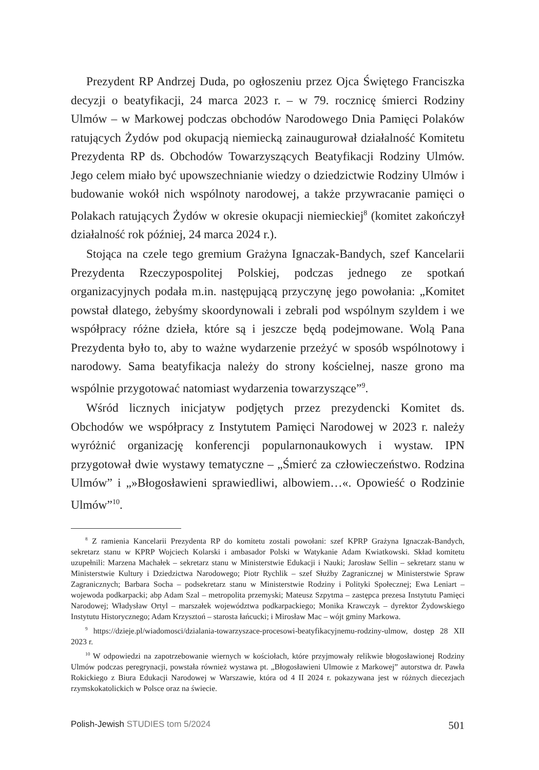Prezydent RP Andrzej Duda, po ogłoszeniu przez Ojca Świętego Franciszka decyzji o beatyfikacji, 24 marca 2023 r. – w 79. rocznicę śmierci Rodziny Ulmów – w Markowej podczas obchodów Narodowego Dnia Pamięci Polaków ratujących Żydów pod okupacją niemiecką zainaugurował działalność Komitetu Prezydenta RP ds. Obchodów Towarzyszących Beatyfikacji Rodziny Ulmów. Jego celem miało być upowszechnianie wiedzy o dziedzictwie Rodziny Ulmów i budowanie wokół nich wspólnoty narodowej, a także przywracanie pamięci o Polakach ratujących Żydów w okresie okupacji niemieckiej<sup>8</sup> (komitet zakończył działalność rok później, 24 marca 2024 r.).
Stojąca na czele tego gremium Grażyna Ignaczak-Bandych, szef Kancelarii Prezydenta Rzeczypospolitej Polskiej, podczas jednego ze spotkań organizacyjnych podała m.in. następującą przyczynę jego powołania: „Komitet powstał dlatego, żebyśmy skoordynowali i zebrali pod wspólnym szyldem i we współpracy różne dzieła, które są i jeszcze będą podejmowane. Wolą Pana Prezydenta było to, aby to ważne wydarzenie przeżyć w sposób wspólnotowy i narodowy. Sama beatyfikacja należy do strony kościelnej, nasze grono ma wspólnie przygotować natomiast wydarzenia towarzyszące”<sup>9</sup>.
Wśród licznych inicjatyw podjętych przez prezydencki Komitet ds. Obchodów we współpracy z Instytutem Pamięci Narodowej w 2023 r. należy wyróżnić organizację konferencji popularnonaukowych i wystaw. IPN przygotował dwie wystawy tematyczne – „Śmierć za człowieczeństwo. Rodzina Ulmów” i „»Błogosławieni sprawiedliwi, albowiem…«. Opowieść o Rodzinie Ulmów”<sup>10</sup>.
<sup>8</sup> Z ramienia Kancelarii Prezydenta RP do komitetu zostali powołani: szef KPRP Grażyna Ignaczak-Bandych, sekretarz stanu w KPRP Wojciech Kolarski i ambasador Polski w Watykanie Adam Kwiatkowski. Skład komitetu uzupełnili: Marzena Machałek – sekretarz stanu w Ministerstwie Edukacji i Nauki; Jarosław Sellin – sekretarz stanu w Ministerstwie Kultury i Dziedzictwa Narodowego; Piotr Rychlik – szef Służby Zagranicznej w Ministerstwie Spraw Zagranicznych; Barbara Socha – podsekretarz stanu w Ministerstwie Rodziny i Polityki Społecznej; Ewa Leniart – wojewoda podkarpacki; abp Adam Szal – metropolita przemyski; Mateusz Szpytma – zastępca prezesa Instytutu Pamięci Narodowej; Władysław Ortyl – marszałek województwa podkarpackiego; Monika Krawczyk – dyrektor Żydowskiego Instytutu Historycznego; Adam Krzysztoń – starosta łańcucki; i Mirosław Mac – wójt gminy Markowa.
<sup>9</sup> https://dzieje.pl/wiadomosci/dzialania-towarzyszace-procesowi-beatyfikacyjnemu-rodziny-ulmow, dostęp 28 XII 2023 r.
<sup>10</sup> W odpowiedzi na zapotrzebowanie wiernych w kościołach, które przyjmowały relikwie błogosławionej Rodziny Ulmów podczas peregrynacji, powstała również wystawa pt. „Błogosławieni Ulmowie z Markowej” autorstwa dr. Pawła Rokickiego z Biura Edukacji Narodowej w Warszawie, która od 4 II 2024 r. pokazywana jest w różnych diecezjach rzymskokatolickich w Polsce oraz na świecie.
Polish-Jewish STUDIES tom 5/2024 501